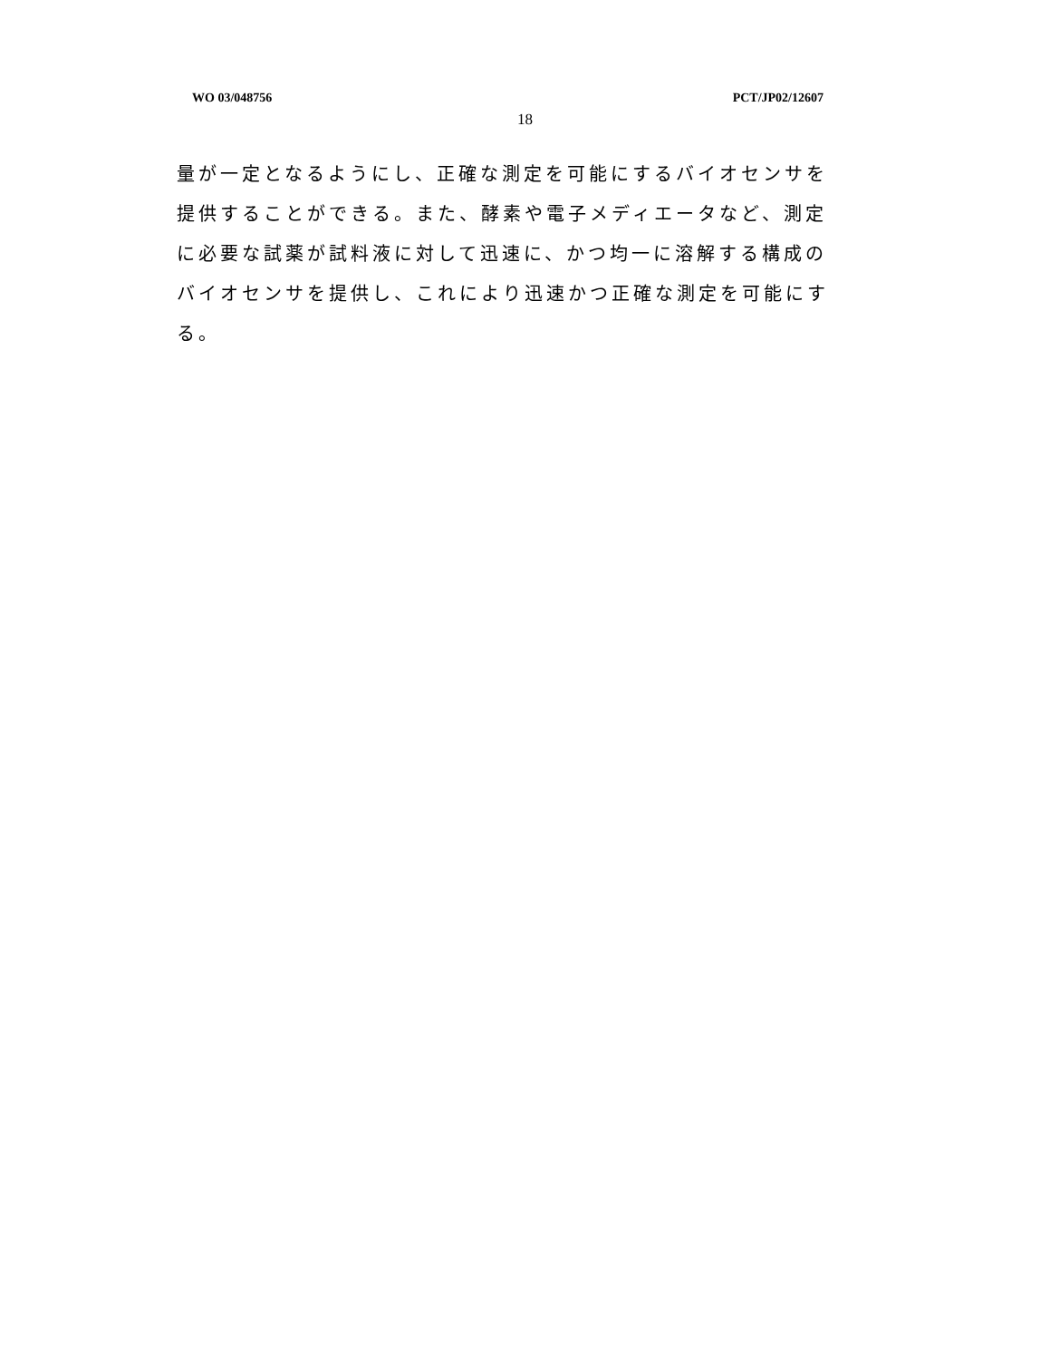WO 03/048756 PCT/JP02/12607
18
量が一定となるようにし、正確な測定を可能にするバイオセンサを提供することができる。また、酵素や電子メディエータなど、測定に必要な試薬が試料液に対して迅速に、かつ均一に溶解する構成のバイオセンサを提供し、これにより迅速かつ正確な測定を可能にする。